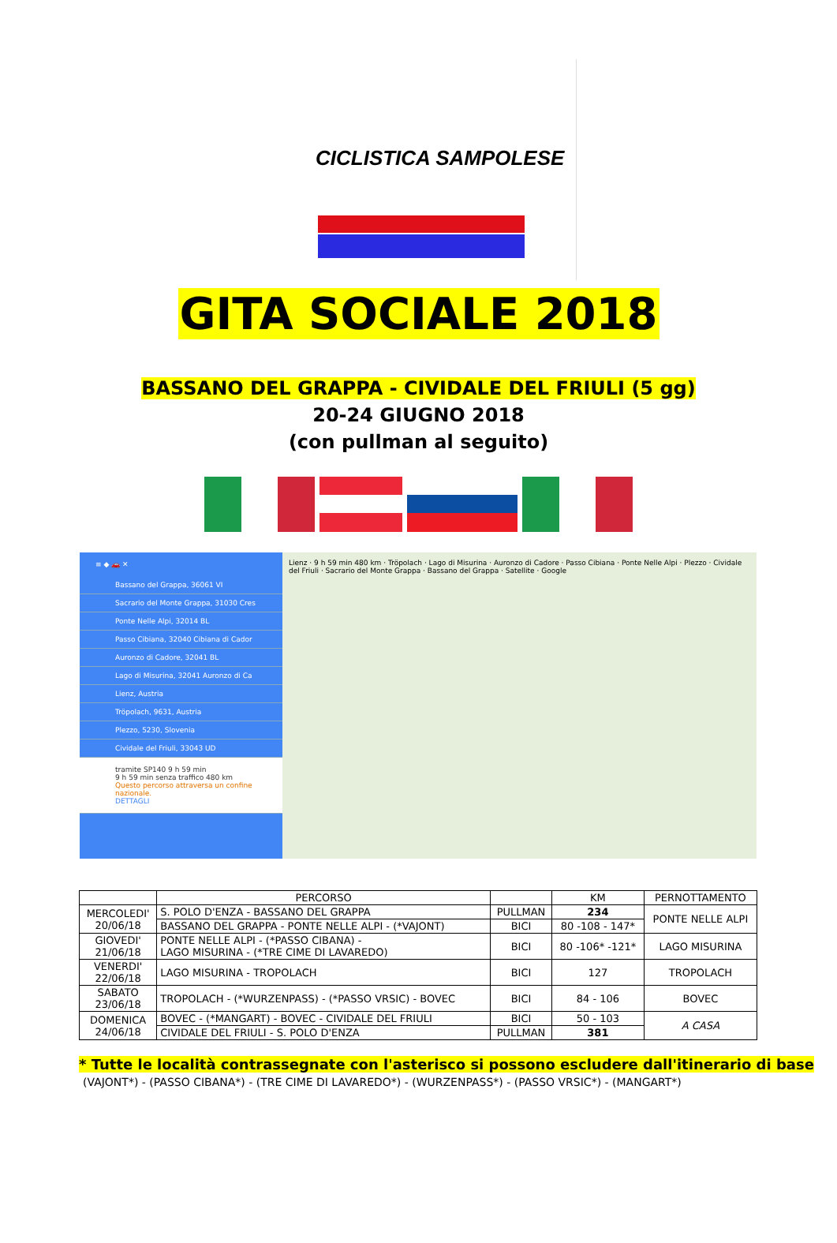CICLISTICA SAMPOLESE
GITA SOCIALE 2018
BASSANO DEL GRAPPA - CIVIDALE DEL FRIULI (5 gg)
20-24 GIUGNO 2018
(con pullman al seguito)
≡ ◆ 🚗 ✕
Bassano del Grappa, 36061 VI
Sacrario del Monte Grappa, 31030 Cres
Ponte Nelle Alpi, 32014 BL
Passo Cibiana, 32040 Cibiana di Cador
Auronzo di Cadore, 32041 BL
Lago di Misurina, 32041 Auronzo di Ca
Lienz, Austria
Tröpolach, 9631, Austria
Plezzo, 5230, Slovenia
Cividale del Friuli, 33043 UD
tramite SP140 9 h 59 min
9 h 59 min senza traffico 480 km
Questo percorso attraversa un confine nazionale.
DETTAGLI
Lienz · 9 h 59 min 480 km · Tröpolach · Lago di Misurina · Auronzo di Cadore · Passo Cibiana · Ponte Nelle Alpi · Plezzo · Cividale del Friuli · Sacrario del Monte Grappa · Bassano del Grappa · Satellite · Google
| | PERCORSO | | KM | PERNOTTAMENTO |
| --- | --- | --- | --- | --- |
| MERCOLEDI' 20/06/18 | S. POLO D'ENZA - BASSANO DEL GRAPPA | PULLMAN | 234 | PONTE NELLE ALPI |
| | BASSANO DEL GRAPPA - PONTE NELLE ALPI - (*VAJONT) | BICI | 80 -108 - 147* | |
| GIOVEDI' 21/06/18 | PONTE NELLE ALPI - (*PASSO CIBANA) - LAGO MISURINA - (*TRE CIME DI LAVAREDO) | BICI | 80 -106* -121* | LAGO MISURINA |
| VENERDI' 22/06/18 | LAGO MISURINA - TROPOLACH | BICI | 127 | TROPOLACH |
| SABATO 23/06/18 | TROPOLACH - (*WURZENPASS) - (*PASSO VRSIC) - BOVEC | BICI | 84 - 106 | BOVEC |
| DOMENICA 24/06/18 | BOVEC - (*MANGART) - BOVEC - CIVIDALE DEL FRIULI | BICI | 50 - 103 | A CASA |
| | CIVIDALE DEL FRIULI - S. POLO D'ENZA | PULLMAN | 381 | |
* Tutte le località contrassegnate con l'asterisco si possono escludere dall'itinerario di base
(VAJONT*) - (PASSO CIBANA*) - (TRE CIME DI LAVAREDO*) - (WURZENPASS*) - (PASSO VRSIC*) - (MANGART*)